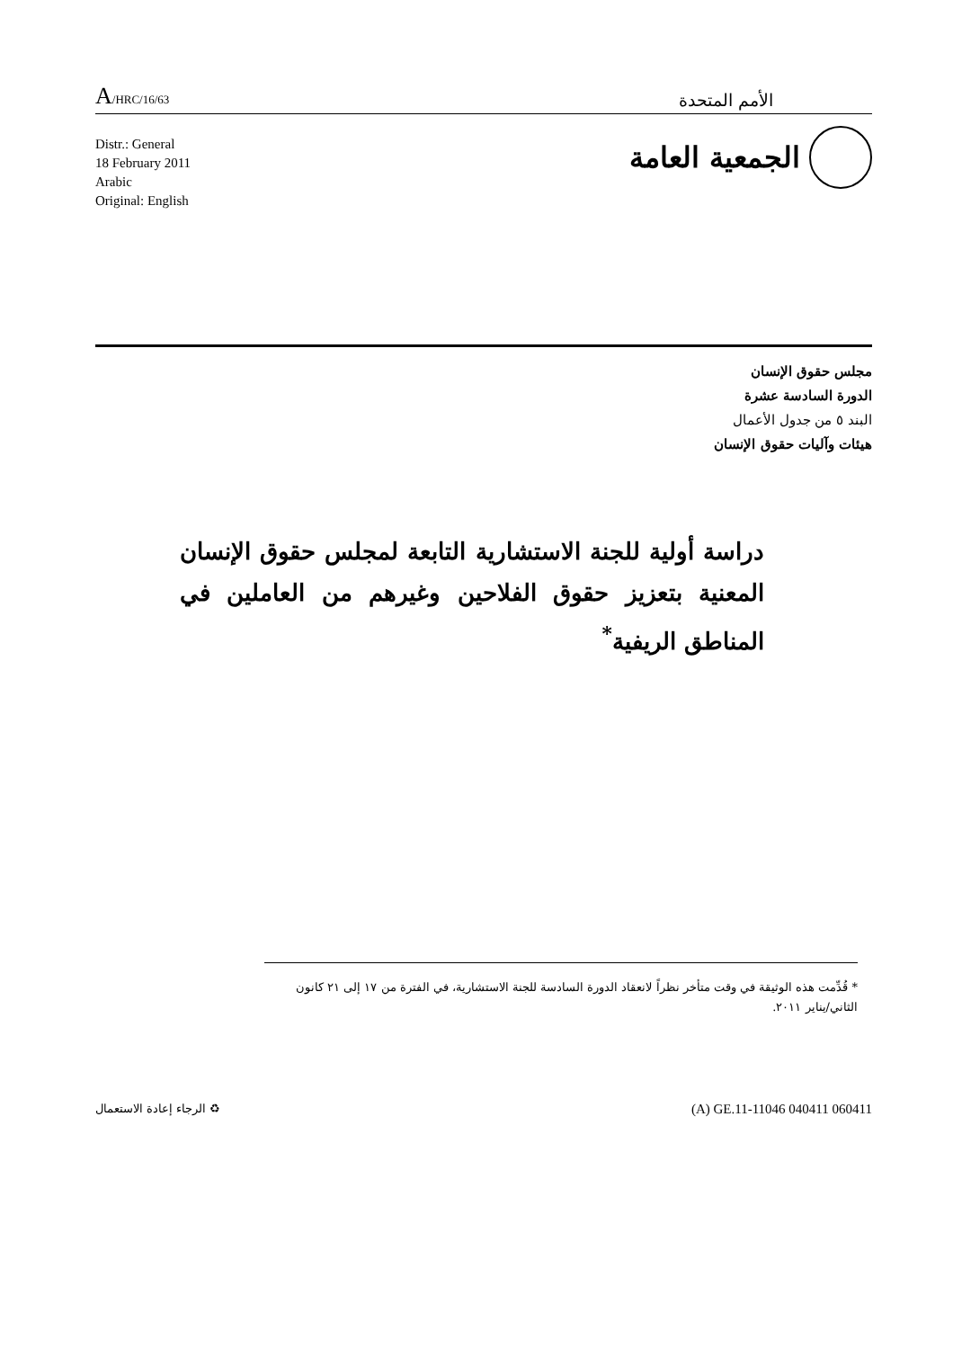A/HRC/16/63
الأمم المتحدة
Distr.: General
18 February 2011
Arabic
Original: English
الجمعية العامة
مجلس حقوق الإنسان
الدورة السادسة عشرة
البند ٥ من جدول الأعمال
هيئات وآليات حقوق الإنسان
دراسة أولية للجنة الاستشارية التابعة لمجلس حقوق الإنسان المعنية بتعزيز حقوق الفلاحين وغيرهم من العاملين في المناطق الريفية<sup>*</sup>
* قُدِّمت هذه الوثيقة في وقت متأخر نظراً لانعقاد الدورة السادسة للجنة الاستشارية، في الفترة من ١٧ إلى ٢١ كانون الثاني/يناير ٢٠١١.
♻ الرجاء إعادة الاستعمال
(A) GE.11-11046 040411 060411